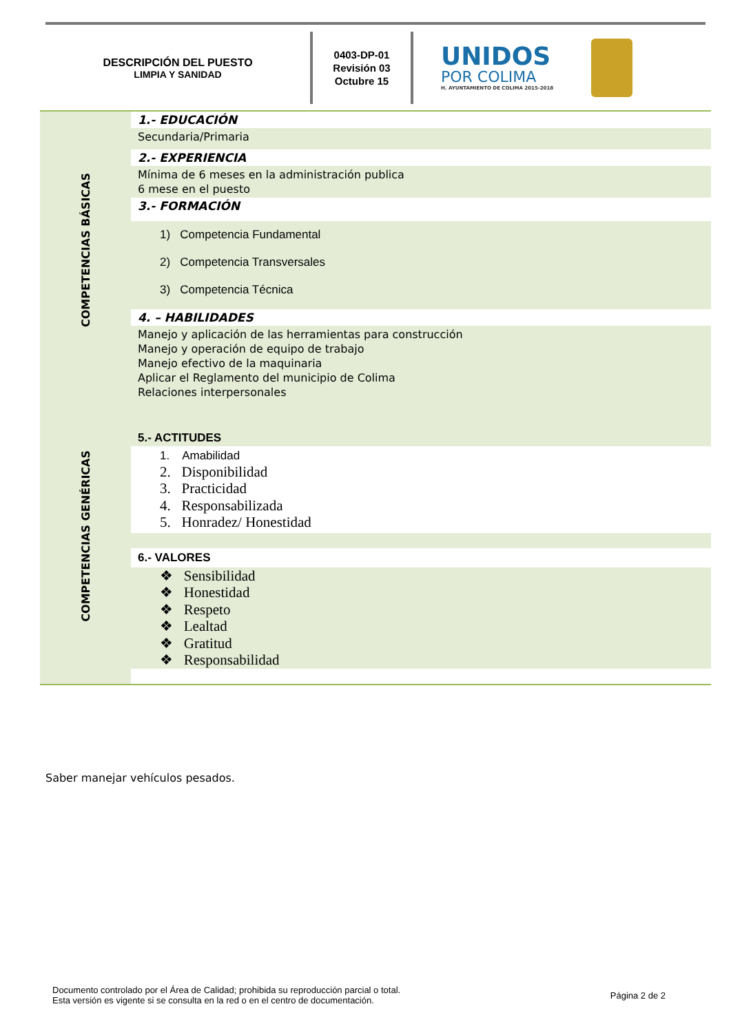DESCRIPCIÓN DEL PUESTO
LIMPIA Y SANIDAD
0403-DP-01
Revisión 03
Octubre 15
UNIDOS
POR COLIMA
H. AYUNTAMIENTO DE COLIMA 2015-2018
COMPETENCIAS BÁSICAS
COMPETENCIAS GENÉRICAS
1.- EDUCACIÓN
Secundaria/Primaria
2.- EXPERIENCIA
Mínima de 6 meses en la administración publica
6 mese en el puesto
3.- FORMACIÓN
1) Competencia Fundamental
2) Competencia Transversales
3) Competencia Técnica
4. – HABILIDADES
Manejo y aplicación de las herramientas para construcción
Manejo y operación de equipo de trabajo
Manejo efectivo de la maquinaria
Aplicar el Reglamento del municipio de Colima
Relaciones interpersonales
5.- ACTITUDES
1. Amabilidad
2. Disponibilidad
3. Practicidad
4. Responsabilizada
5. Honradez/ Honestidad
6.- VALORES
❖ Sensibilidad
❖ Honestidad
❖ Respeto
❖ Lealtad
❖ Gratitud
❖ Responsabilidad
Saber manejar vehículos pesados.
Documento controlado por el Área de Calidad; prohibida su reproducción parcial o total.
Esta versión es vigente si se consulta en la red o en el centro de documentación.
Página 2 de 2